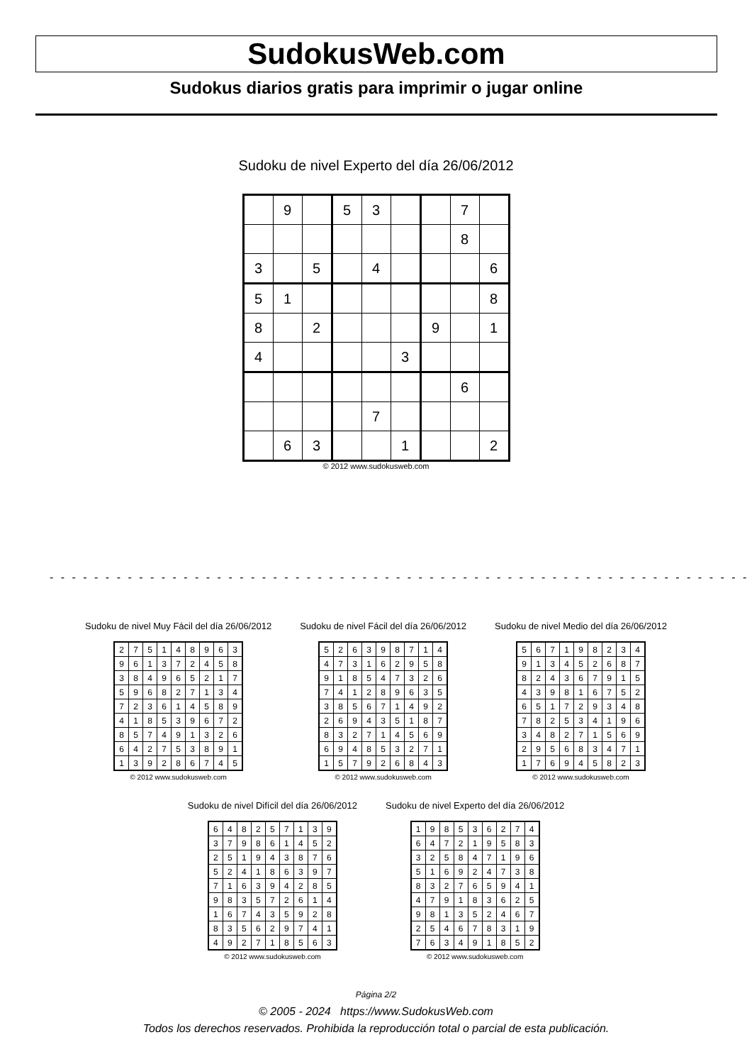SudokusWeb.com
Sudokus diarios gratis para imprimir o jugar online
Sudoku de nivel Experto del día 26/06/2012
| | 9 | | 5 | 3 | | | 7 | |
| | | | | | | | 8 | |
| 3 | | 5 | | 4 | | | | 6 |
| 5 | 1 | | | | | | | 8 |
| 8 | | 2 | | | | 9 | | 1 |
| 4 | | | | | 3 | | | |
| | | | | | | | 6 | |
| | | | | 7 | | | | |
| | 6 | 3 | | | 1 | | | 2 |
© 2012 www.sudokusweb.com
- - - - - - - - - - - - - - - - - - - - - - - - - - - - - - - - - - - - - - - - - - - - - - - - - - - - - - - - - - - - - - -
Sudoku de nivel Muy Fácil del día 26/06/2012
| 2 | 7 | 5 | 1 | 4 | 8 | 9 | 6 | 3 |
| 9 | 6 | 1 | 3 | 7 | 2 | 4 | 5 | 8 |
| 3 | 8 | 4 | 9 | 6 | 5 | 2 | 1 | 7 |
| 5 | 9 | 6 | 8 | 2 | 7 | 1 | 3 | 4 |
| 7 | 2 | 3 | 6 | 1 | 4 | 5 | 8 | 9 |
| 4 | 1 | 8 | 5 | 3 | 9 | 6 | 7 | 2 |
| 8 | 5 | 7 | 4 | 9 | 1 | 3 | 2 | 6 |
| 6 | 4 | 2 | 7 | 5 | 3 | 8 | 9 | 1 |
| 1 | 3 | 9 | 2 | 8 | 6 | 7 | 4 | 5 |
© 2012 www.sudokusweb.com
Sudoku de nivel Fácil del día 26/06/2012
| 5 | 2 | 6 | 3 | 9 | 8 | 7 | 1 | 4 |
| 4 | 7 | 3 | 1 | 6 | 2 | 9 | 5 | 8 |
| 9 | 1 | 8 | 5 | 4 | 7 | 3 | 2 | 6 |
| 7 | 4 | 1 | 2 | 8 | 9 | 6 | 3 | 5 |
| 3 | 8 | 5 | 6 | 7 | 1 | 4 | 9 | 2 |
| 2 | 6 | 9 | 4 | 3 | 5 | 1 | 8 | 7 |
| 8 | 3 | 2 | 7 | 1 | 4 | 5 | 6 | 9 |
| 6 | 9 | 4 | 8 | 5 | 3 | 2 | 7 | 1 |
| 1 | 5 | 7 | 9 | 2 | 6 | 8 | 4 | 3 |
© 2012 www.sudokusweb.com
Sudoku de nivel Medio del día 26/06/2012
| 5 | 6 | 7 | 1 | 9 | 8 | 2 | 3 | 4 |
| 9 | 1 | 3 | 4 | 5 | 2 | 6 | 8 | 7 |
| 8 | 2 | 4 | 3 | 6 | 7 | 9 | 1 | 5 |
| 4 | 3 | 9 | 8 | 1 | 6 | 7 | 5 | 2 |
| 6 | 5 | 1 | 7 | 2 | 9 | 3 | 4 | 8 |
| 7 | 8 | 2 | 5 | 3 | 4 | 1 | 9 | 6 |
| 3 | 4 | 8 | 2 | 7 | 1 | 5 | 6 | 9 |
| 2 | 9 | 5 | 6 | 8 | 3 | 4 | 7 | 1 |
| 1 | 7 | 6 | 9 | 4 | 5 | 8 | 2 | 3 |
© 2012 www.sudokusweb.com
Sudoku de nivel Difícil del día 26/06/2012
| 6 | 4 | 8 | 2 | 5 | 7 | 1 | 3 | 9 |
| 3 | 7 | 9 | 8 | 6 | 1 | 4 | 5 | 2 |
| 2 | 5 | 1 | 9 | 4 | 3 | 8 | 7 | 6 |
| 5 | 2 | 4 | 1 | 8 | 6 | 3 | 9 | 7 |
| 7 | 1 | 6 | 3 | 9 | 4 | 2 | 8 | 5 |
| 9 | 8 | 3 | 5 | 7 | 2 | 6 | 1 | 4 |
| 1 | 6 | 7 | 4 | 3 | 5 | 9 | 2 | 8 |
| 8 | 3 | 5 | 6 | 2 | 9 | 7 | 4 | 1 |
| 4 | 9 | 2 | 7 | 1 | 8 | 5 | 6 | 3 |
© 2012 www.sudokusweb.com
Sudoku de nivel Experto del día 26/06/2012
| 1 | 9 | 8 | 5 | 3 | 6 | 2 | 7 | 4 |
| 6 | 4 | 7 | 2 | 1 | 9 | 5 | 8 | 3 |
| 3 | 2 | 5 | 8 | 4 | 7 | 1 | 9 | 6 |
| 5 | 1 | 6 | 9 | 2 | 4 | 7 | 3 | 8 |
| 8 | 3 | 2 | 7 | 6 | 5 | 9 | 4 | 1 |
| 4 | 7 | 9 | 1 | 8 | 3 | 6 | 2 | 5 |
| 9 | 8 | 1 | 3 | 5 | 2 | 4 | 6 | 7 |
| 2 | 5 | 4 | 6 | 7 | 8 | 3 | 1 | 9 |
| 7 | 6 | 3 | 4 | 9 | 1 | 8 | 5 | 2 |
© 2012 www.sudokusweb.com
Página 2/2
© 2005 - 2024 https://www.SudokusWeb.com
Todos los derechos reservados. Prohibida la reproducción total o parcial de esta publicación.